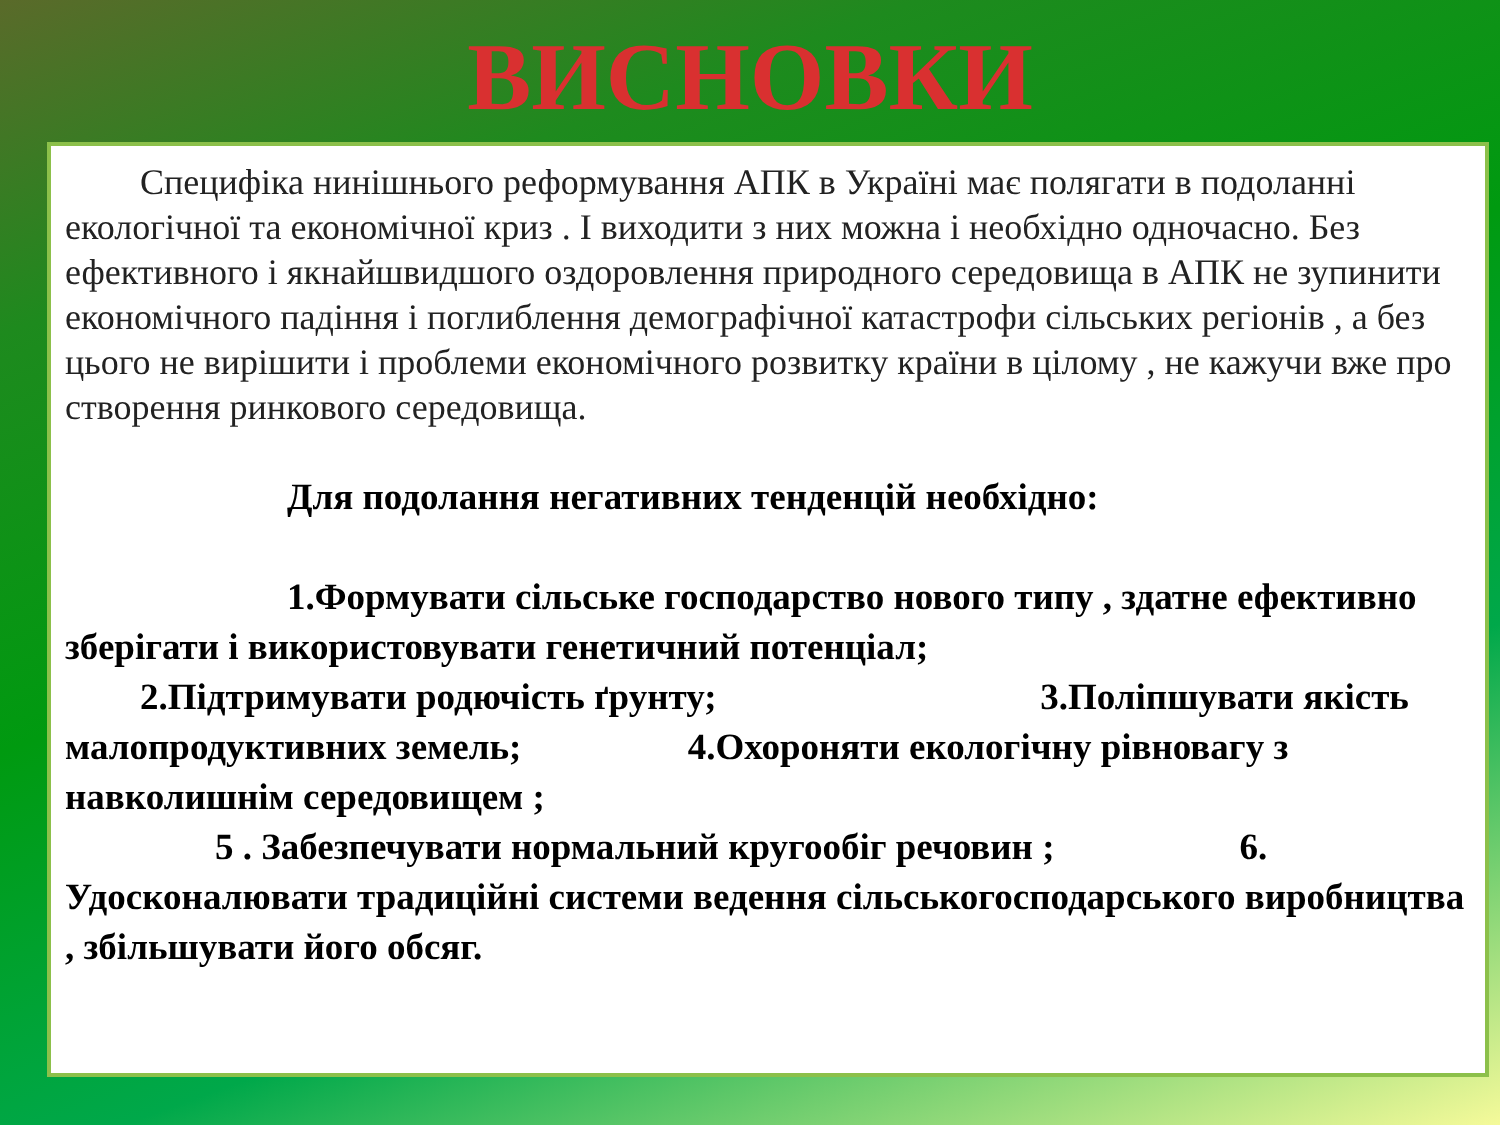ВИСНОВКИ
Специфіка нинішнього реформування АПК в Україні має полягати в подоланні екологічної та економічної криз . І виходити з них можна і необхідно одночасно. Без ефективного і якнайшвидшого оздоровлення природного середовища в АПК не зупинити економічного падіння і поглиблення демографічної катастрофи сільських регіонів , а без цього не вирішити і проблеми економічного розвитку країни в цілому , не кажучи вже про створення ринкового середовища.
Для подолання негативних тенденцій необхідно:
1.Формувати сільське господарство нового типу , здатне ефективно зберігати і використовувати генетичний потенціал;
2.Підтримувати родючість ґрунту; 3.Поліпшувати якість малопродуктивних земель; 4.Охороняти екологічну рівновагу з навколишнім середовищем ;
5 . Забезпечувати нормальний кругообіг речовин ; 6. Удосконалювати традиційні системи ведення сільськогосподарського виробництва , збільшувати його обсяг.